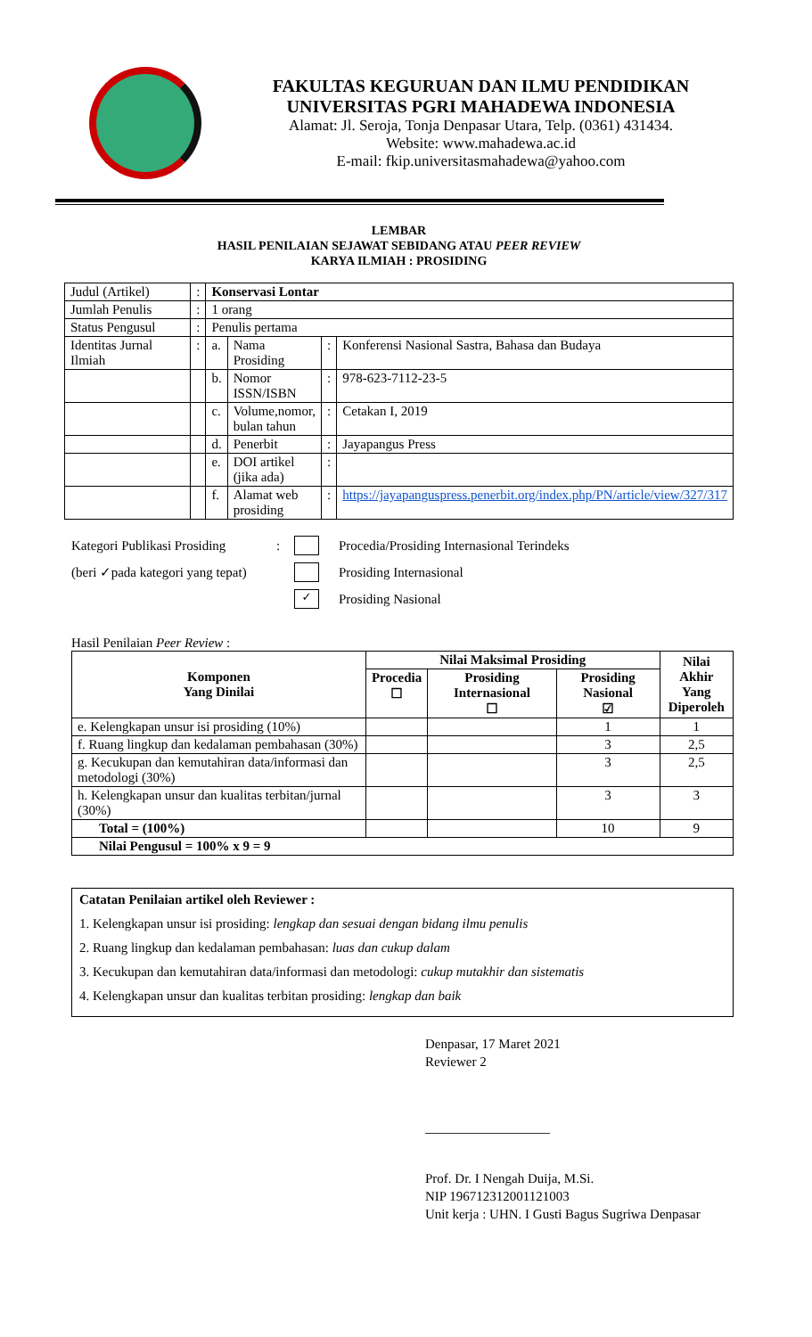FAKULTAS KEGURUAN DAN ILMU PENDIDIKAN
UNIVERSITAS PGRI MAHADEWA INDONESIA
Alamat: Jl. Seroja, Tonja Denpasar Utara, Telp. (0361) 431434.
Website: www.mahadewa.ac.id
E-mail: fkip.universitasmahadewa@yahoo.com
LEMBAR
HASIL PENILAIAN SEJAWAT SEBIDANG ATAU PEER REVIEW
KARYA ILMIAH : PROSIDING
| Judul (Artikel) | : | Konservasi Lontar | | | |
| Jumlah Penulis | : | 1 orang | | | |
| Status Pengusul | : | Penulis pertama | | | |
| Identitas Jurnal Ilmiah | : | a. | Nama Prosiding | : | Konferensi Nasional Sastra, Bahasa dan Budaya |
| | | b. | Nomor ISSN/ISBN | : | 978-623-7112-23-5 |
| | | c. | Volume,nomor, bulan tahun | : | Cetakan I, 2019 |
| | | d. | Penerbit | : | Jayapangus Press |
| | | e. | DOI artikel (jika ada) | : | |
| | | f. | Alamat web prosiding | : | https://jayapanguspress.penerbit.org/index.php/PN/article/view/327/317 |
Kategori Publikasi Prosiding: Procedia/Prosiding Internasional Terindeks (beri ✓pada kategori yang tepat) Prosiding Internasional ✓ Prosiding Nasional
Hasil Penilaian Peer Review :
| Komponen Yang Dinilai | Nilai Maksimal Prosiding | | | Nilai Akhir Yang Diperoleh |
| --- | --- | --- | --- | --- |
| | Procedia ☐ | Prosiding Internasional ☐ | Prosiding Nasional ☑ | |
| e. Kelengkapan unsur isi prosiding (10%) | | | 1 | 1 |
| f. Ruang lingkup dan kedalaman pembahasan (30%) | | | 3 | 2,5 |
| g. Kecukupan dan kemutahiran data/informasi dan metodologi (30%) | | | 3 | 2,5 |
| h. Kelengkapan unsur dan kualitas terbitan/jurnal (30%) | | | 3 | 3 |
| Total = (100%) | | | 10 | 9 |
| Nilai Pengusul = 100% x 9 = 9 | | | | |
Catatan Penilaian artikel oleh Reviewer :
1. Kelengkapan unsur isi prosiding: lengkap dan sesuai dengan bidang ilmu penulis
2. Ruang lingkup dan kedalaman pembahasan: luas dan cukup dalam
3. Kecukupan dan kemutahiran data/informasi dan metodologi: cukup mutakhir dan sistematis
4. Kelengkapan unsur dan kualitas terbitan prosiding: lengkap dan baik
Denpasar, 17 Maret 2021
Reviewer 2
Prof. Dr. I Nengah Duija, M.Si.
NIP 196712312001121003
Unit kerja : UHN. I Gusti Bagus Sugriwa Denpasar